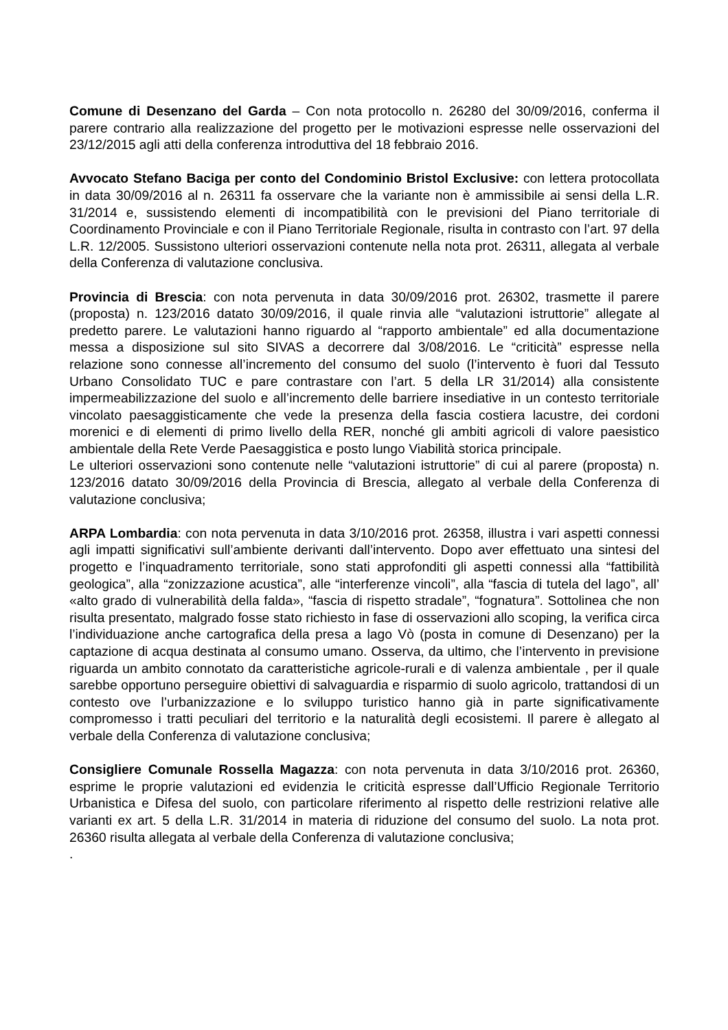Comune di Desenzano del Garda – Con nota protocollo n. 26280 del 30/09/2016, conferma il parere contrario alla realizzazione del progetto per le motivazioni espresse nelle osservazioni del 23/12/2015 agli atti della conferenza introduttiva del 18 febbraio 2016.
Avvocato Stefano Baciga per conto del Condominio Bristol Exclusive: con lettera protocollata in data 30/09/2016 al n. 26311 fa osservare che la variante non è ammissibile ai sensi della L.R. 31/2014 e, sussistendo elementi di incompatibilità con le previsioni del Piano territoriale di Coordinamento Provinciale e con il Piano Territoriale Regionale, risulta in contrasto con l’art. 97 della L.R. 12/2005. Sussistono ulteriori osservazioni contenute nella nota prot. 26311, allegata al verbale della Conferenza di valutazione conclusiva.
Provincia di Brescia: con nota pervenuta in data 30/09/2016 prot. 26302, trasmette il parere (proposta) n. 123/2016 datato 30/09/2016, il quale rinvia alle “valutazioni istruttorie” allegate al predetto parere. Le valutazioni hanno riguardo al “rapporto ambientale” ed alla documentazione messa a disposizione sul sito SIVAS a decorrere dal 3/08/2016. Le “criticità” espresse nella relazione sono connesse all’incremento del consumo del suolo (l’intervento è fuori dal Tessuto Urbano Consolidato TUC e pare contrastare con l’art. 5 della LR 31/2014) alla consistente impermeabilizzazione del suolo e all’incremento delle barriere insediative in un contesto territoriale vincolato paesaggisticamente che vede la presenza della fascia costiera lacustre, dei cordoni morenici e di elementi di primo livello della RER, nonché gli ambiti agricoli di valore paesistico ambientale della Rete Verde Paesaggistica e posto lungo Viabilità storica principale.
Le ulteriori osservazioni sono contenute nelle “valutazioni istruttorie” di cui al parere (proposta) n. 123/2016 datato 30/09/2016 della Provincia di Brescia, allegato al verbale della Conferenza di valutazione conclusiva;
ARPA Lombardia: con nota pervenuta in data 3/10/2016 prot. 26358, illustra i vari aspetti connessi agli impatti significativi sull’ambiente derivanti dall’intervento. Dopo aver effettuato una sintesi del progetto e l’inquadramento territoriale, sono stati approfonditi gli aspetti connessi alla “fattibilità geologica”, alla “zonizzazione acustica”, alle “interferenze vincoli”, alla “fascia di tutela del lago”, all’ «alto grado di vulnerabilità della falda», “fascia di rispetto stradale”, “fognatura”. Sottolinea che non risulta presentato, malgrado fosse stato richiesto in fase di osservazioni allo scoping, la verifica circa l’individuazione anche cartografica della presa a lago Vò (posta in comune di Desenzano) per la captazione di acqua destinata al consumo umano. Osserva, da ultimo, che l’intervento in previsione riguarda un ambito connotato da caratteristiche agricole-rurali e di valenza ambientale , per il quale sarebbe opportuno perseguire obiettivi di salvaguardia e risparmio di suolo agricolo, trattandosi di un contesto ove l’urbanizzazione e lo sviluppo turistico hanno già in parte significativamente compromesso i tratti peculiari del territorio e la naturalità degli ecosistemi. Il parere è allegato al verbale della Conferenza di valutazione conclusiva;
Consigliere Comunale Rossella Magazza: con nota pervenuta in data 3/10/2016 prot. 26360, esprime le proprie valutazioni ed evidenzia le criticità espresse dall’Ufficio Regionale Territorio Urbanistica e Difesa del suolo, con particolare riferimento al rispetto delle restrizioni relative alle varianti ex art. 5 della L.R. 31/2014 in materia di riduzione del consumo del suolo. La nota prot. 26360 risulta allegata al verbale della Conferenza di valutazione conclusiva;
.